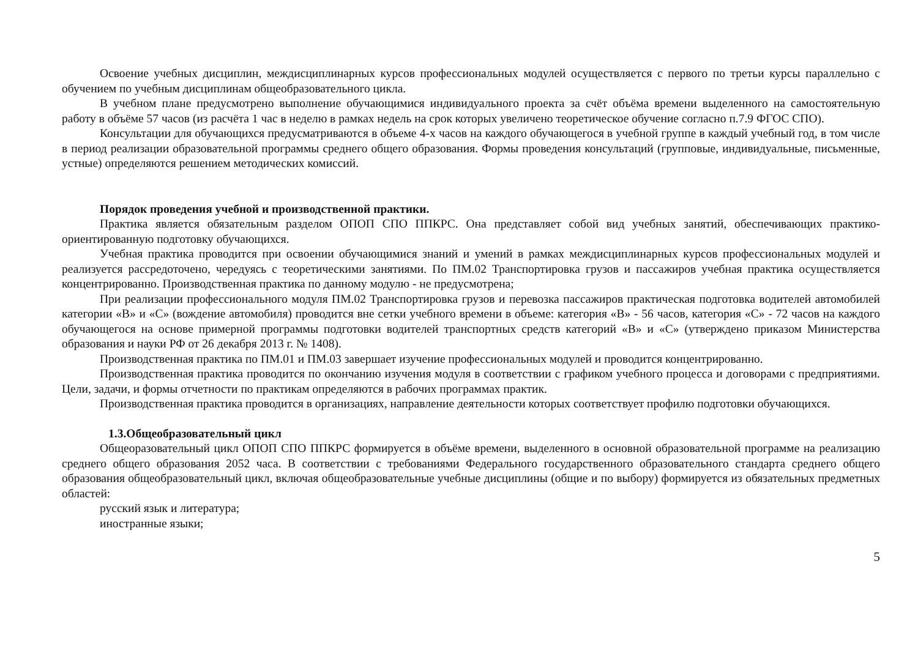Освоение учебных дисциплин, междисциплинарных курсов профессиональных модулей осуществляется с первого по третьи курсы параллельно с обучением по учебным дисциплинам общеобразовательного цикла.
В учебном плане предусмотрено выполнение обучающимися индивидуального проекта за счёт объёма времени выделенного на самостоятельную работу в объёме 57 часов (из расчёта 1 час в неделю в рамках недель на срок которых увеличено теоретическое обучение согласно п.7.9 ФГОС СПО).
Консультации для обучающихся предусматриваются в объеме 4-х часов на каждого обучающегося в учебной группе в каждый учебный год, в том числе в период реализации образовательной программы среднего общего образования. Формы проведения консультаций (групповые, индивидуальные, письменные, устные) определяются решением методических комиссий.
Порядок проведения учебной и производственной практики.
Практика является обязательным разделом ОПОП СПО ППКРС. Она представляет собой вид учебных занятий, обеспечивающих практико-ориентированную подготовку обучающихся.
Учебная практика проводится при освоении обучающимися знаний и умений в рамках междисциплинарных курсов профессиональных модулей и реализуется рассредоточено, чередуясь с теоретическими занятиями. По ПМ.02 Транспортировка грузов и пассажиров учебная практика осуществляется концентрированно. Производственная практика по данному модулю - не предусмотрена;
При реализации профессионального модуля ПМ.02 Транспортировка грузов и перевозка пассажиров практическая подготовка водителей автомобилей категории «В» и «С» (вождение автомобиля) проводится вне сетки учебного времени в объеме: категория «В» - 56 часов, категория «С» - 72 часов на каждого обучающегося на основе примерной программы подготовки водителей транспортных средств категорий «В» и «С» (утверждено приказом Министерства образования и науки РФ от 26 декабря 2013 г. № 1408).
Производственная практика по ПМ.01 и ПМ.03 завершает изучение профессиональных модулей и проводится концентрированно.
Производственная практика проводится по окончанию изучения модуля в соответствии с графиком учебного процесса и договорами с предприятиями. Цели, задачи, и формы отчетности по практикам определяются в рабочих программах практик.
Производственная практика проводится в организациях, направление деятельности которых соответствует профилю подготовки обучающихся.
1.3.Общеобразовательный цикл
Общеоразовательный цикл ОПОП СПО ППКРС формируется в объёме времени, выделенного в основной образовательной программе на реализацию среднего общего образования 2052 часа. В соответствии с требованиями Федерального государственного образовательного стандарта среднего общего образования общеобразовательный цикл, включая общеобразовательные учебные дисциплины (общие и по выбору) формируется из обязательных предметных областей:
русский язык и литература;
иностранные языки;
5